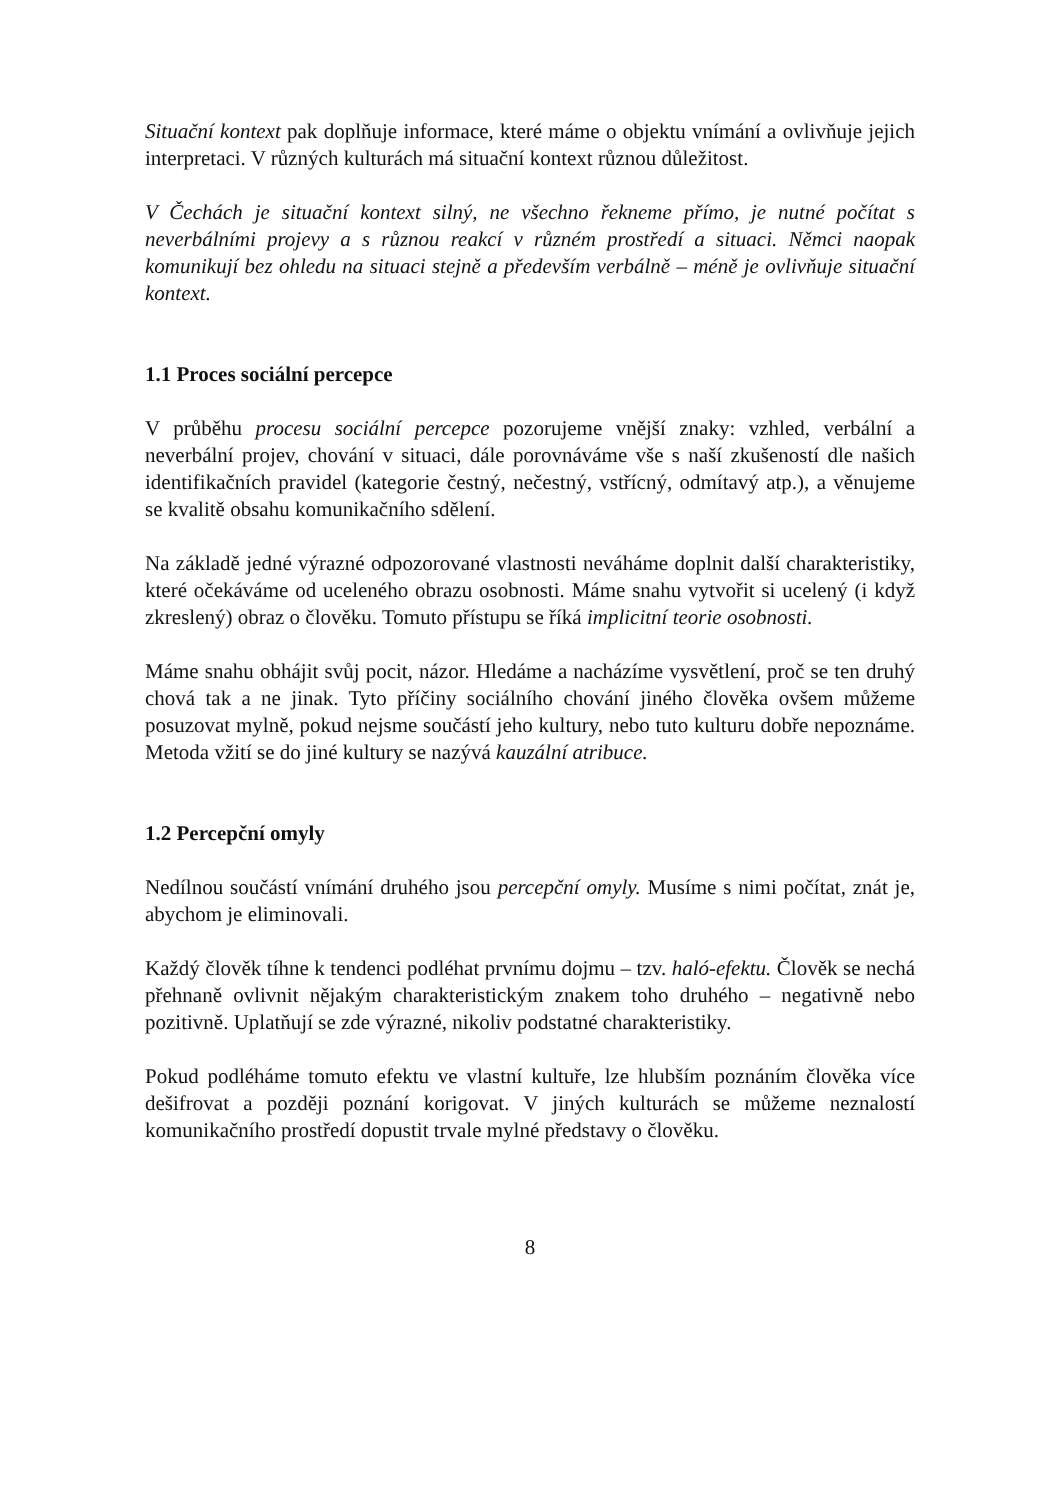Situační kontext pak doplňuje informace, které máme o objektu vnímání a ovlivňuje jejich interpretaci. V různých kulturách má situační kontext různou důležitost.
V Čechách je situační kontext silný, ne všechno řekneme přímo, je nutné počítat s neverbálními projevy a s různou reakcí v různém prostředí a situaci. Němci naopak komunikují bez ohledu na situaci stejně a především verbálně – méně je ovlivňuje situační kontext.
1.1 Proces sociální percepce
V průběhu procesu sociální percepce pozorujeme vnější znaky: vzhled, verbální a neverbální projev, chování v situaci, dále porovnáváme vše s naší zkušeností dle našich identifikačních pravidel (kategorie čestný, nečestný, vstřícný, odmítavý atp.), a věnujeme se kvalitě obsahu komunikačního sdělení.
Na základě jedné výrazné odpozorované vlastnosti neváháme doplnit další charakteristiky, které očekáváme od uceleného obrazu osobnosti. Máme snahu vytvořit si ucelený (i když zkreslený) obraz o člověku. Tomuto přístupu se říká implicitní teorie osobnosti.
Máme snahu obhájit svůj pocit, názor. Hledáme a nacházíme vysvětlení, proč se ten druhý chová tak a ne jinak. Tyto příčiny sociálního chování jiného člověka ovšem můžeme posuzovat mylně, pokud nejsme součástí jeho kultury, nebo tuto kulturu dobře nepoznáme. Metoda vžití se do jiné kultury se nazývá kauzální atribuce.
1.2 Percepční omyly
Nedílnou součástí vnímání druhého jsou percepční omyly. Musíme s nimi počítat, znát je, abychom je eliminovali.
Každý člověk tíhne k tendenci podléhat prvnímu dojmu – tzv. haló-efektu. Člověk se nechá přehnaně ovlivnit nějakým charakteristickým znakem toho druhého – negativně nebo pozitivně. Uplatňují se zde výrazné, nikoliv podstatné charakteristiky.
Pokud podléháme tomuto efektu ve vlastní kultuře, lze hlubším poznáním člověka více dešifrovat a později poznání korigovat. V jiných kulturách se můžeme neznalostí komunikačního prostředí dopustit trvale mylné představy o člověku.
8